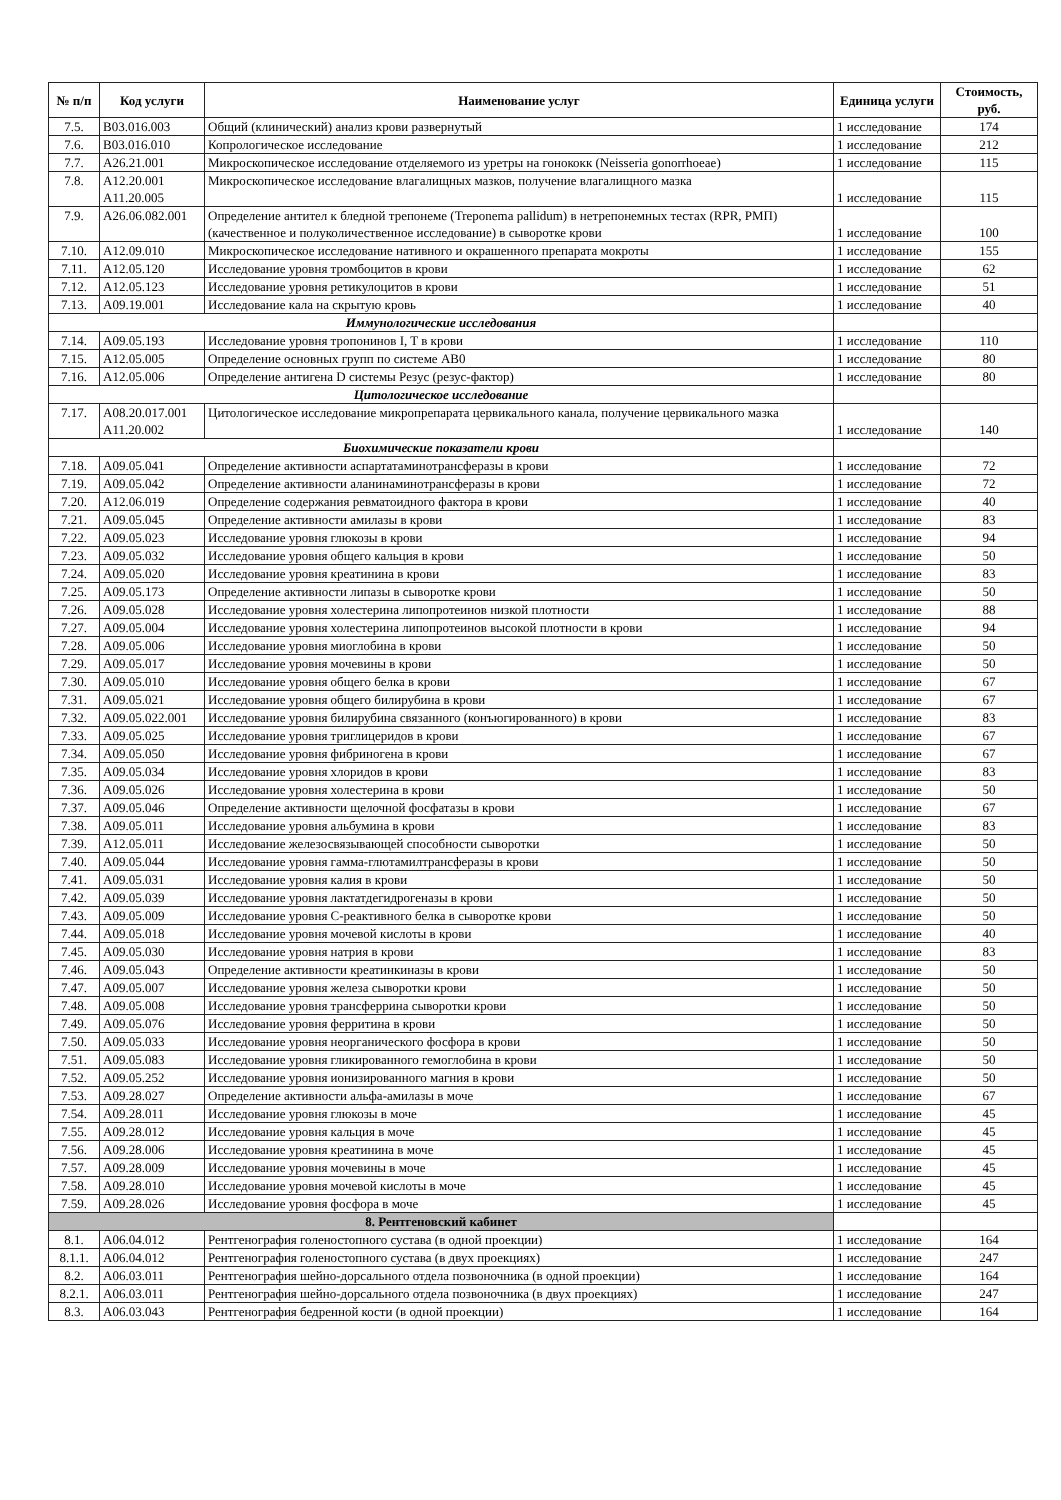| № п/п | Код услуги | Наименование услуг | Единица услуги | Стоимость, руб. |
| --- | --- | --- | --- | --- |
| 7.5. | B03.016.003 | Общий (клинический) анализ крови развернутый | 1 исследование | 174 |
| 7.6. | B03.016.010 | Копрологическое исследование | 1 исследование | 212 |
| 7.7. | A26.21.001 | Микроскопическое исследование отделяемого из уретры на гонококк (Neisseria gonorrhoeae) | 1 исследование | 115 |
| 7.8. | A12.20.001 A11.20.005 | Микроскопическое исследование влагалищных мазков, получение влагалищного мазка | 1 исследование | 115 |
| 7.9. | A26.06.082.001 | Определение антител к бледной трепонеме (Treponema pallidum) в нетрепонемных тестах (RPR, РМП) (качественное и полуколичественное исследование) в сыворотке крови | 1 исследование | 100 |
| 7.10. | A12.09.010 | Микроскопическое исследование нативного и окрашенного препарата мокроты | 1 исследование | 155 |
| 7.11. | A12.05.120 | Исследование уровня тромбоцитов в крови | 1 исследование | 62 |
| 7.12. | A12.05.123 | Исследование уровня ретикулоцитов в крови | 1 исследование | 51 |
| 7.13. | A09.19.001 | Исследование кала на скрытую кровь | 1 исследование | 40 |
| Иммунологические исследования | | | | |
| 7.14. | A09.05.193 | Исследование уровня тропонинов I, T в крови | 1 исследование | 110 |
| 7.15. | A12.05.005 | Определение основных групп по системе AB0 | 1 исследование | 80 |
| 7.16. | A12.05.006 | Определение антигена D системы Резус (резус-фактор) | 1 исследование | 80 |
| Цитологическое исследование | | | | |
| 7.17. | A08.20.017.001 A11.20.002 | Цитологическое исследование микропрепарата цервикального канала, получение цервикального мазка | 1 исследование | 140 |
| Биохимические показатели крови | | | | |
| 7.18. | A09.05.041 | Определение активности аспартатаминотрансферазы в крови | 1 исследование | 72 |
| 7.19. | A09.05.042 | Определение активности аланинаминотрансферазы в крови | 1 исследование | 72 |
| 7.20. | A12.06.019 | Определение содержания ревматоидного фактора в крови | 1 исследование | 40 |
| 7.21. | A09.05.045 | Определение активности амилазы в крови | 1 исследование | 83 |
| 7.22. | A09.05.023 | Исследование уровня глюкозы в крови | 1 исследование | 94 |
| 7.23. | A09.05.032 | Исследование уровня общего кальция в крови | 1 исследование | 50 |
| 7.24. | A09.05.020 | Исследование уровня креатинина в крови | 1 исследование | 83 |
| 7.25. | A09.05.173 | Определение активности липазы в сыворотке крови | 1 исследование | 50 |
| 7.26. | A09.05.028 | Исследование уровня холестерина липопротеинов низкой плотности | 1 исследование | 88 |
| 7.27. | A09.05.004 | Исследование уровня холестерина липопротеинов высокой плотности в крови | 1 исследование | 94 |
| 7.28. | A09.05.006 | Исследование уровня миоглобина в крови | 1 исследование | 50 |
| 7.29. | A09.05.017 | Исследование уровня мочевины в крови | 1 исследование | 50 |
| 7.30. | A09.05.010 | Исследование уровня общего белка в крови | 1 исследование | 67 |
| 7.31. | A09.05.021 | Исследование уровня общего билирубина в крови | 1 исследование | 67 |
| 7.32. | A09.05.022.001 | Исследование уровня билирубина связанного (конъюгированного) в крови | 1 исследование | 83 |
| 7.33. | A09.05.025 | Исследование уровня триглицеридов в крови | 1 исследование | 67 |
| 7.34. | A09.05.050 | Исследование уровня фибриногена в крови | 1 исследование | 67 |
| 7.35. | A09.05.034 | Исследование уровня хлоридов в крови | 1 исследование | 83 |
| 7.36. | A09.05.026 | Исследование уровня холестерина в крови | 1 исследование | 50 |
| 7.37. | A09.05.046 | Определение активности щелочной фосфатазы в крови | 1 исследование | 67 |
| 7.38. | A09.05.011 | Исследование уровня альбумина в крови | 1 исследование | 83 |
| 7.39. | A12.05.011 | Исследование железосвязывающей способности сыворотки | 1 исследование | 50 |
| 7.40. | A09.05.044 | Исследование уровня гамма-глютамилтрансферазы в крови | 1 исследование | 50 |
| 7.41. | A09.05.031 | Исследование уровня калия в крови | 1 исследование | 50 |
| 7.42. | A09.05.039 | Исследование уровня лактатдегидрогеназы в крови | 1 исследование | 50 |
| 7.43. | A09.05.009 | Исследование уровня С-реактивного белка в сыворотке крови | 1 исследование | 50 |
| 7.44. | A09.05.018 | Исследование уровня мочевой кислоты в крови | 1 исследование | 40 |
| 7.45. | A09.05.030 | Исследование уровня натрия в крови | 1 исследование | 83 |
| 7.46. | A09.05.043 | Определение активности креатинкиназы в крови | 1 исследование | 50 |
| 7.47. | A09.05.007 | Исследование уровня железа сыворотки крови | 1 исследование | 50 |
| 7.48. | A09.05.008 | Исследование уровня трансферрина сыворотки крови | 1 исследование | 50 |
| 7.49. | A09.05.076 | Исследование уровня ферритина в крови | 1 исследование | 50 |
| 7.50. | A09.05.033 | Исследование уровня неорганического фосфора в крови | 1 исследование | 50 |
| 7.51. | A09.05.083 | Исследование уровня гликированного гемоглобина в крови | 1 исследование | 50 |
| 7.52. | A09.05.252 | Исследование уровня ионизированного магния в крови | 1 исследование | 50 |
| 7.53. | A09.28.027 | Определение активности альфа-амилазы в моче | 1 исследование | 67 |
| 7.54. | A09.28.011 | Исследование уровня глюкозы в моче | 1 исследование | 45 |
| 7.55. | A09.28.012 | Исследование уровня кальция в моче | 1 исследование | 45 |
| 7.56. | A09.28.006 | Исследование уровня креатинина в моче | 1 исследование | 45 |
| 7.57. | A09.28.009 | Исследование уровня мочевины в моче | 1 исследование | 45 |
| 7.58. | A09.28.010 | Исследование уровня мочевой кислоты в моче | 1 исследование | 45 |
| 7.59. | A09.28.026 | Исследование уровня фосфора в моче | 1 исследование | 45 |
| 8. Рентгеновский кабинет | | | | |
| 8.1. | A06.04.012 | Рентгенография голеностопного сустава (в одной проекции) | 1 исследование | 164 |
| 8.1.1. | A06.04.012 | Рентгенография голеностопного сустава (в двух проекциях) | 1 исследование | 247 |
| 8.2. | A06.03.011 | Рентгенография шейно-дорсального отдела позвоночника (в одной проекции) | 1 исследование | 164 |
| 8.2.1. | A06.03.011 | Рентгенография шейно-дорсального отдела позвоночника (в двух проекциях) | 1 исследование | 247 |
| 8.3. | A06.03.043 | Рентгенография бедренной кости (в одной проекции) | 1 исследование | 164 |